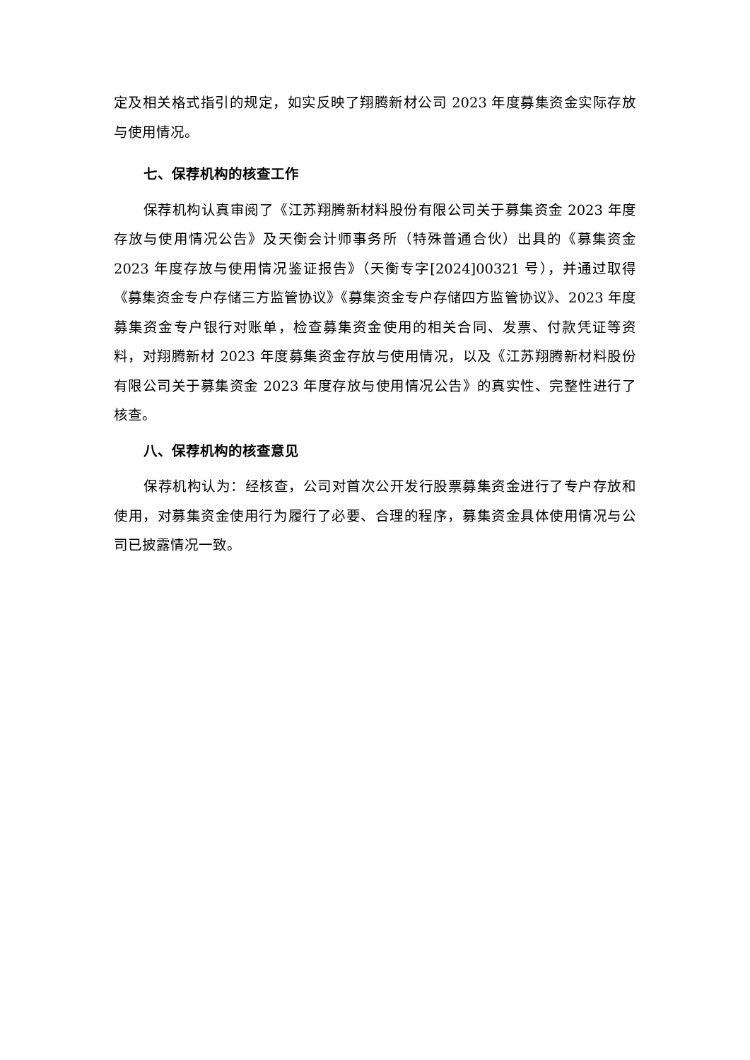定及相关格式指引的规定，如实反映了翔腾新材公司 2023 年度募集资金实际存放与使用情况。
七、保荐机构的核查工作
保荐机构认真审阅了《江苏翔腾新材料股份有限公司关于募集资金 2023 年度存放与使用情况公告》及天衡会计师事务所（特殊普通合伙）出具的《募集资金 2023 年度存放与使用情况鉴证报告》（天衡专字[2024]00321 号），并通过取得《募集资金专户存储三方监管协议》《募集资金专户存储四方监管协议》、2023 年度募集资金专户银行对账单，检查募集资金使用的相关合同、发票、付款凭证等资料，对翔腾新材 2023 年度募集资金存放与使用情况，以及《江苏翔腾新材料股份有限公司关于募集资金 2023 年度存放与使用情况公告》的真实性、完整性进行了核查。
八、保荐机构的核查意见
保荐机构认为：经核查，公司对首次公开发行股票募集资金进行了专户存放和使用，对募集资金使用行为履行了必要、合理的程序，募集资金具体使用情况与公司已披露情况一致。